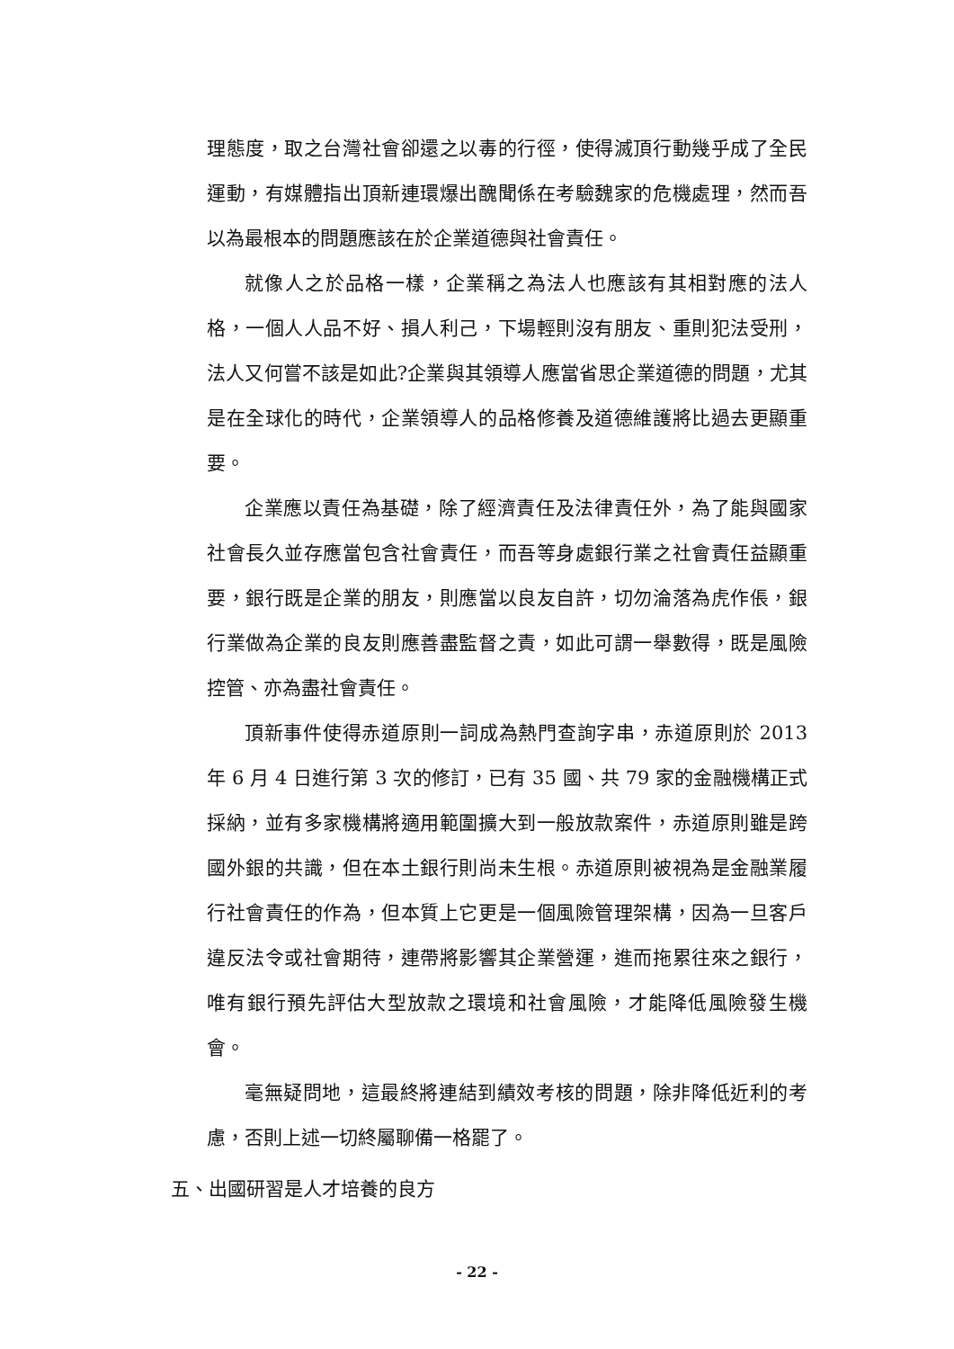理態度，取之台灣社會卻還之以毒的行徑，使得滅頂行動幾乎成了全民運動，有媒體指出頂新連環爆出醜聞係在考驗魏家的危機處理，然而吾以為最根本的問題應該在於企業道德與社會責任。
就像人之於品格一樣，企業稱之為法人也應該有其相對應的法人格，一個人人品不好、損人利己，下場輕則沒有朋友、重則犯法受刑，法人又何嘗不該是如此?企業與其領導人應當省思企業道德的問題，尤其是在全球化的時代，企業領導人的品格修養及道德維護將比過去更顯重要。
企業應以責任為基礎，除了經濟責任及法律責任外，為了能與國家社會長久並存應當包含社會責任，而吾等身處銀行業之社會責任益顯重要，銀行既是企業的朋友，則應當以良友自許，切勿淪落為虎作倀，銀行業做為企業的良友則應善盡監督之責，如此可謂一舉數得，既是風險控管、亦為盡社會責任。
頂新事件使得赤道原則一詞成為熱門查詢字串，赤道原則於 2013 年 6 月 4 日進行第 3 次的修訂，已有 35 國、共 79 家的金融機構正式採納，並有多家機構將適用範圍擴大到一般放款案件，赤道原則雖是跨國外銀的共識，但在本土銀行則尚未生根。赤道原則被視為是金融業履行社會責任的作為，但本質上它更是一個風險管理架構，因為一旦客戶違反法令或社會期待，連帶將影響其企業營運，進而拖累往來之銀行，唯有銀行預先評估大型放款之環境和社會風險，才能降低風險發生機會。
毫無疑問地，這最終將連結到績效考核的問題，除非降低近利的考慮，否則上述一切終屬聊備一格罷了。
五、出國研習是人才培養的良方
- 22 -